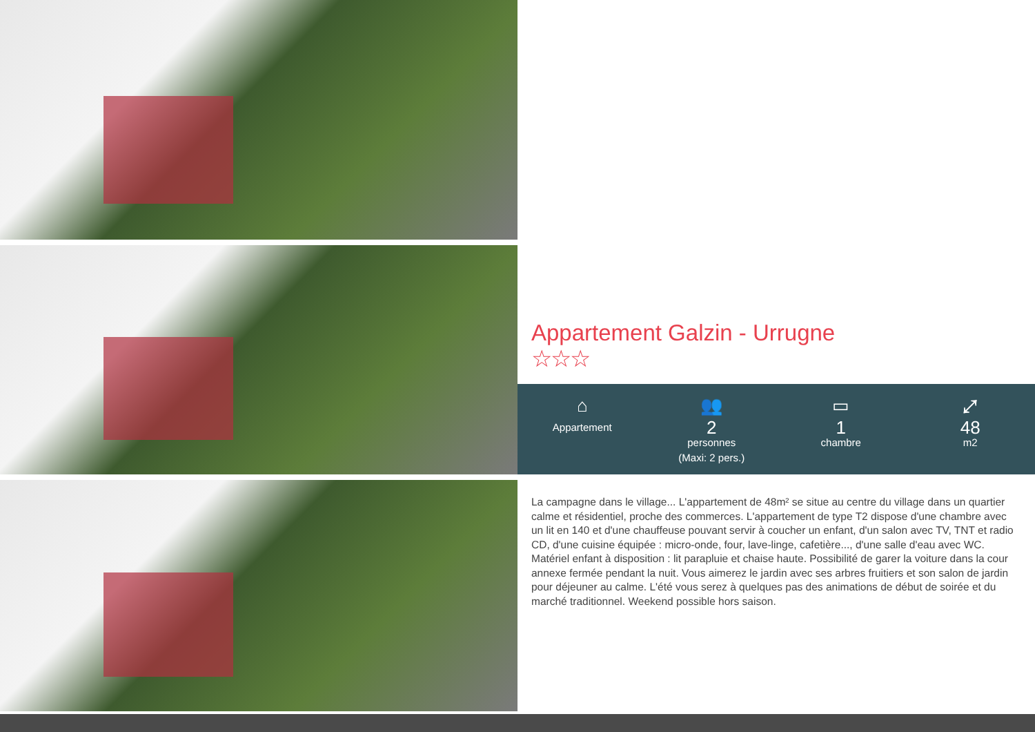Appartement Galzin - Urrugne
☆☆☆
⌂
Appartement
👥
2
personnes
(Maxi: 2 pers.)
▭
1
chambre
⤢
48
m2
La campagne dans le village... L'appartement de 48m² se situe au centre du village dans un quartier calme et résidentiel, proche des commerces. L'appartement de type T2 dispose d'une chambre avec un lit en 140 et d'une chauffeuse pouvant servir à coucher un enfant, d'un salon avec TV, TNT et radio CD, d'une cuisine équipée : micro-onde, four, lave-linge, cafetière..., d'une salle d'eau avec WC. Matériel enfant à disposition : lit parapluie et chaise haute. Possibilité de garer la voiture dans la cour annexe fermée pendant la nuit. Vous aimerez le jardin avec ses arbres fruitiers et son salon de jardin pour déjeuner au calme. L'été vous serez à quelques pas des animations de début de soirée et du marché traditionnel. Weekend possible hors saison.